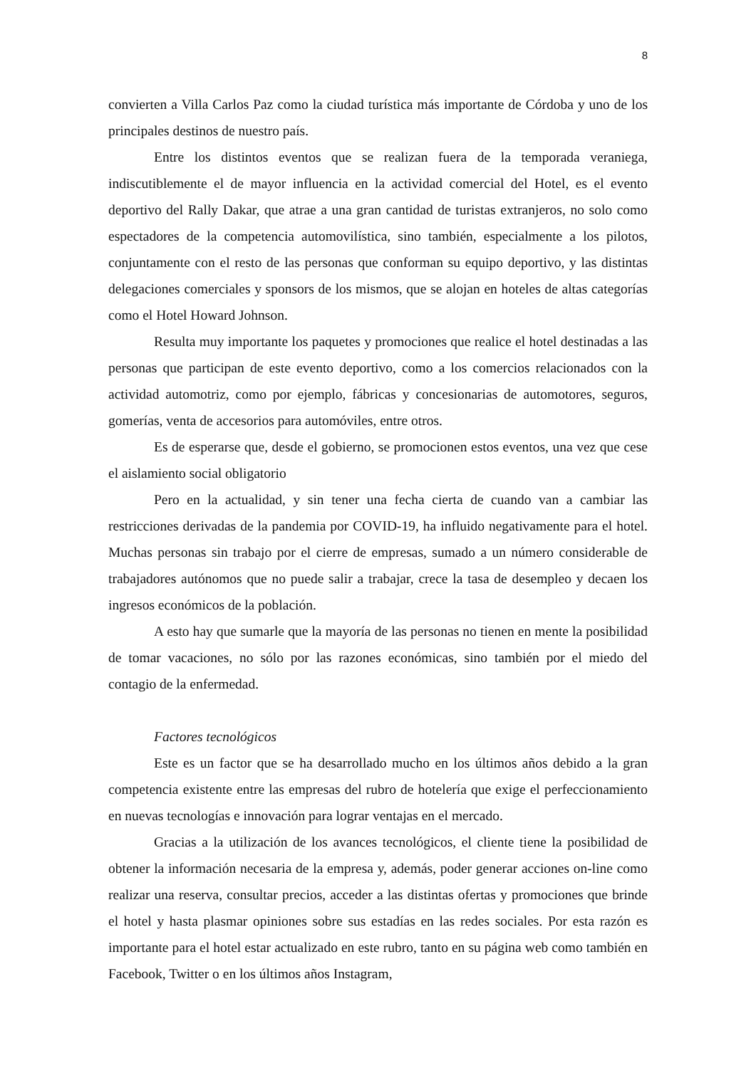8
convierten a Villa Carlos Paz como la ciudad turística más importante de Córdoba y uno de los principales destinos de nuestro país.
Entre los distintos eventos que se realizan fuera de la temporada veraniega, indiscutiblemente el de mayor influencia en la actividad comercial del Hotel, es el evento deportivo del Rally Dakar, que atrae a una gran cantidad de turistas extranjeros, no solo como espectadores de la competencia automovilística, sino también, especialmente a los pilotos, conjuntamente con el resto de las personas que conforman su equipo deportivo, y las distintas delegaciones comerciales y sponsors de los mismos, que se alojan en hoteles de altas categorías como el Hotel Howard Johnson.
Resulta muy importante los paquetes y promociones que realice el hotel destinadas a las personas que participan de este evento deportivo, como a los comercios relacionados con la actividad automotriz, como por ejemplo, fábricas y concesionarias de automotores, seguros, gomerías, venta de accesorios para automóviles, entre otros.
Es de esperarse que, desde el gobierno, se promocionen estos eventos, una vez que cese el aislamiento social obligatorio
Pero en la actualidad, y sin tener una fecha cierta de cuando van a cambiar las restricciones derivadas de la pandemia por COVID-19, ha influido negativamente para el hotel. Muchas personas sin trabajo por el cierre de empresas, sumado a un número considerable de trabajadores autónomos que no puede salir a trabajar, crece la tasa de desempleo y decaen los ingresos económicos de la población.
A esto hay que sumarle que la mayoría de las personas no tienen en mente la posibilidad de tomar vacaciones, no sólo por las razones económicas, sino también por el miedo del contagio de la enfermedad.
Factores tecnológicos
Este es un factor que se ha desarrollado mucho en los últimos años debido a la gran competencia existente entre las empresas del rubro de hotelería que exige el perfeccionamiento en nuevas tecnologías e innovación para lograr ventajas en el mercado.
Gracias a la utilización de los avances tecnológicos, el cliente tiene la posibilidad de obtener la información necesaria de la empresa y, además, poder generar acciones on-line como realizar una reserva, consultar precios, acceder a las distintas ofertas y promociones que brinde el hotel y hasta plasmar opiniones sobre sus estadías en las redes sociales. Por esta razón es importante para el hotel estar actualizado en este rubro, tanto en su página web como también en Facebook, Twitter o en los últimos años Instagram,